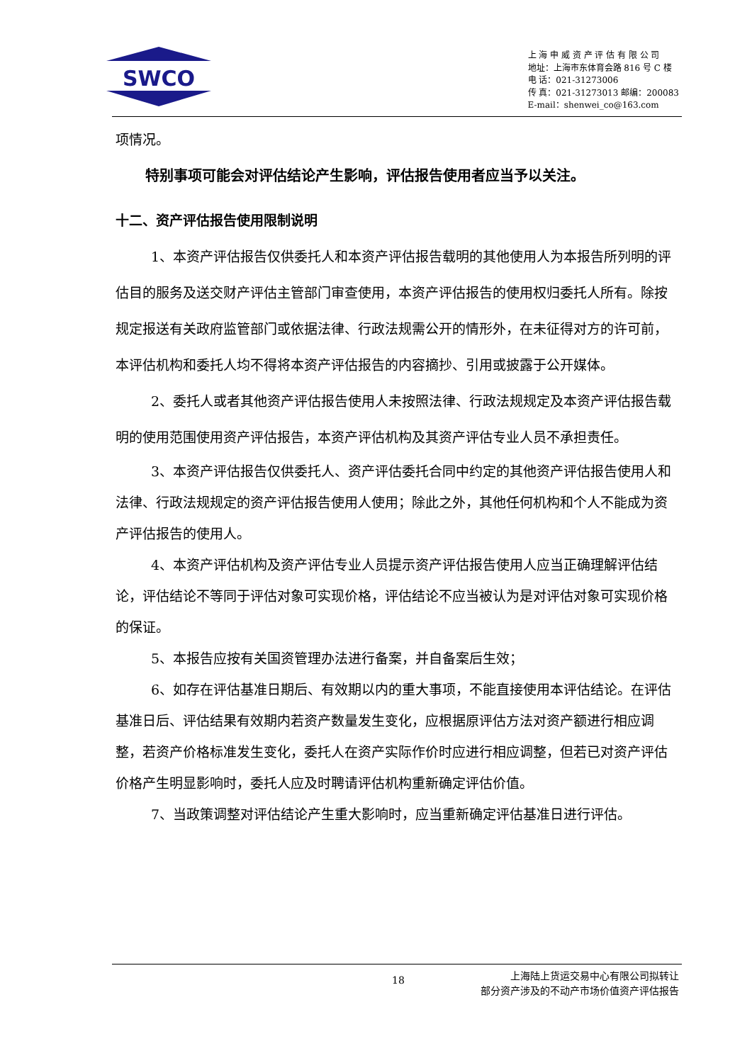SWCO
上 海 申 威 资 产 评 估 有 限 公 司
地址：上海市东体育会路 816 号 C 楼
电 话：021-31273006
传 真：021-31273013 邮编：200083
E-mail：shenwei_co@163.com
项情况。
特别事项可能会对评估结论产生影响，评估报告使用者应当予以关注。
十二、资产评估报告使用限制说明
1、本资产评估报告仅供委托人和本资产评估报告载明的其他使用人为本报告所列明的评估目的服务及送交财产评估主管部门审查使用，本资产评估报告的使用权归委托人所有。除按规定报送有关政府监管部门或依据法律、行政法规需公开的情形外，在未征得对方的许可前，本评估机构和委托人均不得将本资产评估报告的内容摘抄、引用或披露于公开媒体。
2、委托人或者其他资产评估报告使用人未按照法律、行政法规规定及本资产评估报告载明的使用范围使用资产评估报告，本资产评估机构及其资产评估专业人员不承担责任。
3、本资产评估报告仅供委托人、资产评估委托合同中约定的其他资产评估报告使用人和法律、行政法规规定的资产评估报告使用人使用；除此之外，其他任何机构和个人不能成为资产评估报告的使用人。
4、本资产评估机构及资产评估专业人员提示资产评估报告使用人应当正确理解评估结论，评估结论不等同于评估对象可实现价格，评估结论不应当被认为是对评估对象可实现价格的保证。
5、本报告应按有关国资管理办法进行备案，并自备案后生效；
6、如存在评估基准日期后、有效期以内的重大事项，不能直接使用本评估结论。在评估基准日后、评估结果有效期内若资产数量发生变化，应根据原评估方法对资产额进行相应调整，若资产价格标准发生变化，委托人在资产实际作价时应进行相应调整，但若已对资产评估价格产生明显影响时，委托人应及时聘请评估机构重新确定评估价值。
7、当政策调整对评估结论产生重大影响时，应当重新确定评估基准日进行评估。
18
上海陆上货运交易中心有限公司拟转让
部分资产涉及的不动产市场价值资产评估报告